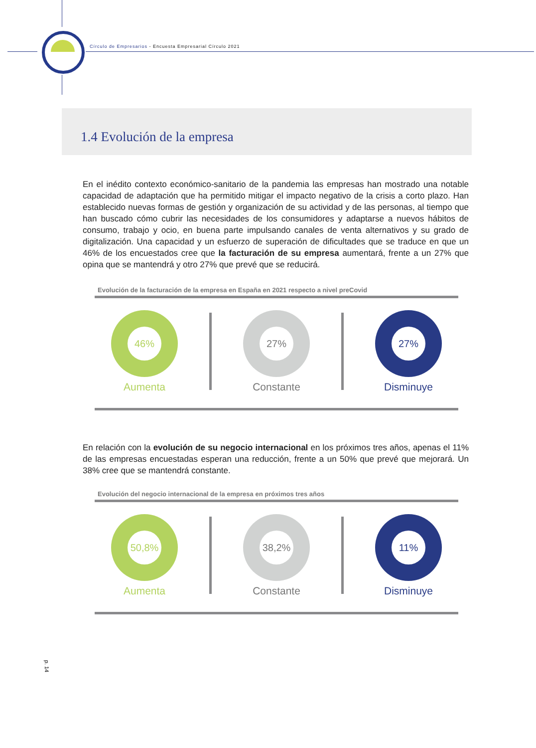Círculo de Empresarios - Encuesta Empresarial Círculo 2021
1.4 Evolución de la empresa
En el inédito contexto económico-sanitario de la pandemia las empresas han mostrado una notable capacidad de adaptación que ha permitido mitigar el impacto negativo de la crisis a corto plazo. Han establecido nuevas formas de gestión y organización de su actividad y de las personas, al tiempo que han buscado cómo cubrir las necesidades de los consumidores y adaptarse a nuevos hábitos de consumo, trabajo y ocio, en buena parte impulsando canales de venta alternativos y su grado de digitalización. Una capacidad y un esfuerzo de superación de dificultades que se traduce en que un 46% de los encuestados cree que la facturación de su empresa aumentará, frente a un 27% que opina que se mantendrá y otro 27% que prevé que se reducirá.
Evolución de la facturación de la empresa en España en 2021 respecto a nivel preCovid
46%
Aumenta
27%
Constante
27%
Disminuye
En relación con la evolución de su negocio internacional en los próximos tres años, apenas el 11% de las empresas encuestadas esperan una reducción, frente a un 50% que prevé que mejorará. Un 38% cree que se mantendrá constante.
Evolución del negocio internacional de la empresa en próximos tres años
50,8%
Aumenta
38,2%
Constante
11%
Disminuye
p. 14